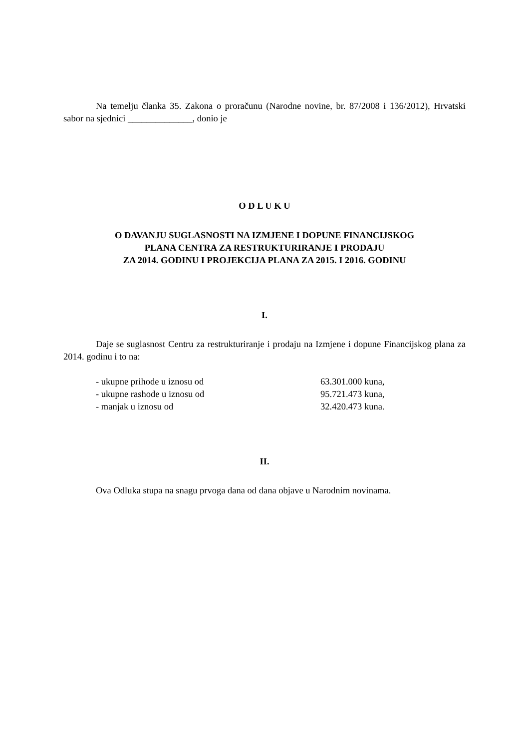Na temelju članka 35. Zakona o proračunu (Narodne novine, br. 87/2008 i 136/2012), Hrvatski sabor na sjednici ______________, donio je
O D L U K U
O DAVANJU SUGLASNOSTI NA IZMJENE I DOPUNE FINANCIJSKOG
PLANA CENTRA ZA RESTRUKTURIRANJE I PRODAJU
ZA 2014. GODINU I PROJEKCIJA PLANA ZA 2015. I 2016. GODINU
I.
Daje se suglasnost Centru za restrukturiranje i prodaju na Izmjene i dopune Financijskog plana za 2014. godinu i to na:
| - ukupne prihode u iznosu od | 63.301.000 kuna, |
| - ukupne rashode u iznosu od | 95.721.473 kuna, |
| - manjak u iznosu od | 32.420.473 kuna. |
II.
Ova Odluka stupa na snagu prvoga dana od dana objave u Narodnim novinama.